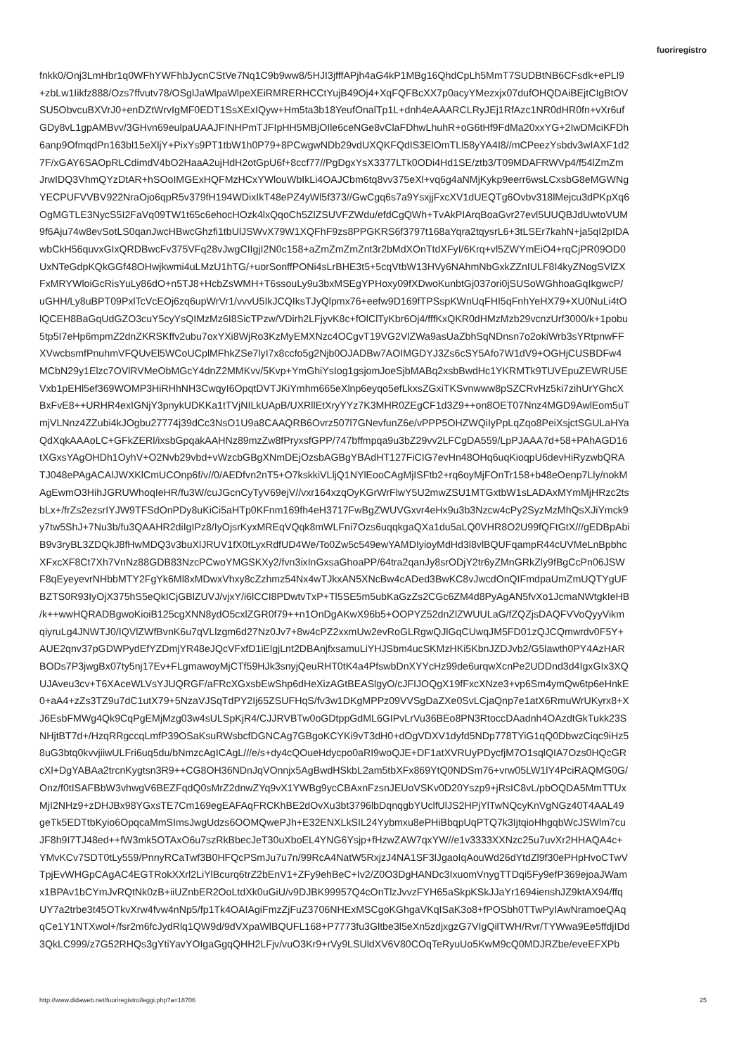fuoriregistro
fnkk0/Onj3LmHbr1q0WFhYWFhbJycnCStVe7Nq1C9b9ww8/5HJI3jfffAPjh4aG4kP1MBg16QhdCpLh5MmT7SUDBtNB6CFsdk+ePLl9
+zbLw1Iikfz888/Ozs7ffvutv78/OSglJaWlpaWlpeXEiRMRERHCCtYujB49Oj4+XqFQFBcXX7p0acyYMezxjx07dufOHQDAiBEjtCIgBtOV
SU5ObvcuBXVrJ0+enDZtWrvIgMF0EDT1SsXExIQyw+Hm5ta3b18YeufOnalTp1L+dnh4eAAARCLRyJEj1RfAzc1NR0dHR0fn+vXr6uf
GDy8vL1gpAMBvv/3GHvn69eulpaUAAJFINHPmTJFIpHH5MBjOIle6ceNGe8vClaFDhwLhuhR+oG6tHf9FdMa20xxYG+2IwDMciKFDh
6anp9OfmqdPn163bl15eXljY+PixYs9PT1tbW1h0P79+8PCwgwNDb29vdUXQKFQdIS3ElOmTLl58yYA4I8//mCPeezYsbdv3wIAXF1d2
7F/xGAY6SAOpRLCdimdV4bO2HaaA2ujHdH2otGpU6f+8ccf77//PgDgxYsX3377LTk0ODi4Hd1SE/ztb3/T09MDAFRWVp4/f54lZmZm
JrwIDQ3VhmQYzDtAR+hSOoIMGExHQFMzHCxYWlouWbIkLi4OAJCbm6tq8vv375eXl+vq6g4aNMjKykp9eerr6wsLCxsbG8eMGWNg
YECPUFVVBV922NraOjo6qpR5v379fH194WDixIkT48ePZ4yWl5f373//GwCgq6s7a9YsxjjFxcXV1dUEQTg6Ovbv318lMejcu3dPKpXq6
OgMGTLE3NycS5I2FaVq09TW1t65c6ehocHOzk4lxQqoCh5ZlZSUVFZWdu/efdCgQWh+TvAkPIArqBoaGvr27evl5UUQBJdUwtoVUM
9f6Aju74w8evSotLS0qanJwcHBwcGhzfi1tbUlJSWvX79W1XQFhF9zs8PPGKRS6f3797t168aYqra2tqysrL6+3tLSEr7kahN+ja5qI2pIDA
wbCkH56quvxGIxQRDBwcFv375VFq28vJwgCIIgjI2N0c158+aZmZmZmZnt3r2bMdXOnTtdXFyI/6Krq+vl5ZWYmEiO4+rqCjPR09OD0
UxNTeGdpKQkGGf48OHwjkwmi4uLMzU1hTG/+uorSonffPONi4sLrBHE3t5+5cqVtbW13HVy6NAhmNbGxkZZnIULF8I4kyZNogSVlZX
FxMRYWloiGcRisYuLy86dO+n5TJ8+HcbZsWMH+T6ssouLy9u3bxMSEgYPHoxy09fXDwoKunbtGj037ori0jSUSoWGhhoaGqIkgwcP/
uGHH/Ly8uBPT09PxlTcVcEOj6zq6upWrVr1/vvvU5IkJCQIksTJyQlpmx76+eefw9D169fTPSspKWnUqFHI5qFnhYeHX79+XU0NuLi4tO
lQCEH8BaGqUdGZO3cuY5cyYsQIMzMz6I8SicTPzw/VDirh2LFjyvK8c+fOlClTyKbr6Oj4/fffKxQKR0dHMzMzb29vcnzUrf3000/k+1pobu
5tp5I7eHp6mpmZ2dnZKRSKffv2ubu7oxYXi8WjRo3KzMyEMXNzc4OCgvT19VG2VlZWa9asUaZbhSqNDnsn7o2okiWrb3sYRtpnwFF
XVwcbsmfPnuhmVFQUvEl5WCoUCplMFhkZSe7lyI7x8ccfo5g2Njb0OJADBw7AOIMGDYJ3Zs6cSY5Afo7W1dV9+OGHjCUSBDFw4
MCbN29y1Elzc7OVlRVMeObMGcY4dnZ2MMKvv/5Kvp+YmGhiYsIog1gsjomJoeSjbMABq2xsbBwdHc1YKRMTk9TUVEpuZEWRU5E
Vxb1pEHl5ef369WOMP3HiRHhNH3CwqyI6OpqtDVTJKiYmhm665eXlnp6eyqo5efLkxsZGxiTKSvnwww8pSZCRvHz5ki7zihUrYGhcX
BxFvE8++URHR4exIGNjY3pnykUDKKa1tTVjNILkUApB/UXRllEtXryYYz7K3MHR0ZEgCF1d3Z9++on8OET07Nnz4MGD9AwlEom5uT
mjVLNnz4ZZubi4kJOgbu27774j39dCc3NsO1U9a8CAAQRB6Ovrz507l7GNevfunZ6e/vPPP5OHZWQiIyPpLqZqo8PeiXsjctSGULaHYa
QdXqkAAAoLC+GFkZERl/ixsbGpqakAAHNz89mzZw8fPryxsfGPP/747bffmpqa9u3bZ29vv2LFCgDA559/LpPJAAA7d+58+PAhAGD16
tXGxsYAgOHDh1OyhV+O2Nvb29vbd+vWzcbGBgXNmDEjOzsbAGBgYBAdHT127FiCIG7evHn48OHq6uqKioqpU6devHiRyzwbQRA
TJ048ePAgACAlJWXKlCmUCOnp6f/v//0/AEDfvn2nT5+O7kskkiVLljQ1NYlEooCAgMjISFtb2+rq6oyMjFOnTr158+b48eOenp7Lly/nokM
AgEwmO3HihJGRUWhoqIeHR/fu3W/cuJGcnCyTyV69ejV//vxr164xzqOyKGrWrFlwY5U2mwZSU1MTGxtbW1sLADAxMYmMjHRzc2ts
bLx+/frZs2ezsrIYJW9TFSdOnPDy8uKiCi5aHTp0KFnm169fh4eH3717FwBgZWUVGxvr4eHx9u3b3Nzcw4cPy2SyzMzMhQsXJiYmck9
y7tw5ShJ+7Nu3b/fu3QAAHR2diIgIPz8/IyOjsrKyxMREqVQqk8mWLFni7Ozs6uqqkgaQXa1du5aLQ0VHR8O2U99fQFtGtX///gEDBpAbi
B9v3ryBL3ZDQkJ8fHwMDQ3v3buXlJRUV1fX0tLyxRdfUD4We/To0Zw5c549ewYAMDIyioyMdHd3l8vlBQUFqampR44cUVMeLnBpbhc
XFxcXF8Ct7Xh7VnNz88GDB83NzcPCwoYMGSKXy2/fvn3ixInGxsaGhoaPP/64tra2qanJy8srODjY2tr6yZMnGRkZly9fBgCcPn06JSW
F8qEyeyevrNHbbMTY2FgYk6Ml8xMDwxVhxy8cZzhmz54Nx4wTJkxAN5XNcBw4cADed3BwKC8vJwcdOnQIFmdpaUmZmUQTYgUF
BZTS0R93IyOjX375hS5eQkICjGBlZUVJ/vjxY/i6lCCI8PDwtvTxP+Tl5SE5m5ubKaGzZs2CGc6ZM4d8PyAgAN5fvXo1JcmaNWtgkIeHB
/k++wwHQRADBgwoKioiB125cgXNN8ydO5cxlZGR0f79++n1OnDgAKwX96b5+OOPYZ52dnZlZWUULaG/fZQZjsDAQFVVoQyyVikm
qiyruLg4JNWTJ0/IQVlZWfBvnK6u7qVLlzgm6d27Nz0Jv7+8w4cPZ2xxmUw2evRoGLRgwQJlGqCUwqJM5FD01zQJCQmwrdv0F5Y+
AUE2qnv37pGDWPydEfYZDmjYR48eJQcVFxfD1iElgjLnt2DBAnjfxsamuLiYHJSbm4ucSKMzHKi5KbnJZDJvb2/G5lawth0PY4AzHAR
BODs7P3jwgBx07ty5nj17Ev+FLgmawoyMjCTf59HJk3snyjQeuRHT0tK4a4PfswbDnXYYcHz99de6urqwXcnPe2UDDnd3d4IgxGIx3XQ
UJAveu3cv+T6XAceWLVsYJUQRGF/aFRcXGxsbEwShp6dHeXizAGtBEASlgyO/cJFIJOQgX19fFxcXNze3+vp6Sm4ymQw6tp6eHnkE
0+aA4+zZs3TZ9u7dC1utX79+5NzaVJSqTdPY2Ij65ZSUFHqS/fv3w1DKgMPPz09VVSgDaZXe0SvLCjaQnp7e1atX6RmuWrUKyrx8+X
J6EsbFMWg4Qk9CqPgEMjMzg03w4sULSpKjR4/CJJRVBTw0oGDtppGdML6GIPvLrVu36BEo8PN3RtoccDAadnh4OAzdtGkTukk23S
NHjtBT7d+/HzqRRgccqLmfP39OSaKsuRWsbcfDGNCAg7GBgoKCYKi9vT3dH0+dOgVDXV1dyfd5NDp778TYiG1qQ0DbwzCiqc9iHz5
8uG3btq0kvvjiiwULFri6uq5du/bNmzcAgICAgL///e/s+dy4cQOueHdycpo0aRI9woQJE+DF1atXVRUyPDycfjM7O1sqlQIA7Ozs0HQcGR
cXl+DgYABAa2trcnKygtsn3R9++CG8OH36NDnJqVOnnjx5AgBwdHSkbL2am5tbXFx869YtQ0NDSm76+vrw05LW1lY4PciRAQMG0G/
Onz/f0tISAFBbW3vhwgV6BEZFqdQ0sMrZ2dnwZYq9vX1YWBg9ycCBAxnFzsnJEUoVSKv0D20Yszp9+jRsIC8vL/pbOQDA5MmTTUx
MjI2NHz9+zDHJBx98YGxsTE7Cm169egEAFAqFRCKhBE2dOvXu3bt3796lbDqnqgbYUclfUlJS2HPjYlTwNQcyKnVgNGz40T4AAL49
geTk5EDTtbKyio6OpqcaMmSImsJwgUdzs6OOMQwePJh+E32ENXLkSIL24Yybmxu8ePHiBbqpUqPTQ7k3IjtqioHhgqbWcJSWlm7cu
JF8h9I7TJ48ed++fW3mk5OTAxO6u7szRkBbecJeT30uXboEL4YNG6Ysjp+fHzwZAW7qxYW//e1v3333XXNzc25u7uvXr2HHAQA4c+
YMvKCv7SDT0tLy559/PnnyRCaTwf3B0HFQcPSmJu7u7n/99RcA4NatW5RxjzJ4NA1SF3lJgaoIqAouWd26dYtdZl9f30ePHpHvoCTwV
TpjEvWHGpCAgAC4EGTRokXXrl2LiYlBcurq6trZ2bEnV1+ZFy9ehBeC+Iv2/Z0O3DgHANDc3IxuomVnygTTDqi5Fy9efP369ejoaJWam
x1BPAv1bCYmJvRQtNk0zB+iiUZnbER2OoLtdXk0uGiU/v9DJBK99957Q4cOnTlzJvvzFYH65aSkpKSkJJaYr1694ienshJZ9ktAX94/ffq
UY7a2trbe3t45OTkvXrw4fvw4nNp5/fp1Tk4OAIAgiFmzZjFuZ3706NHExMSCgoKGhgaVKqISaK3o8+fPOSbh0TTwPyIAwNramoeQAq
qCe1Y1NTXwol+/fsr2m6fcJydRlq1QW9d/9dVXpaWlBQUFL168+P7773fu3Gltbe3l5eXn5zdjxgzG7VIgQilTWH/Rvr/TYWwa9Ee5ffdjIDd
3QkLC999/z7G52RHQs3gYtiYavYOIgaGgqQHH2LFjv/vuO3Kr9+rVy9LSUldXV6V80COqTeRyuUo5KwM9cQ0MDJRZbe/eveEFXPb
http://www.didaweb.net/fuoriregistro/leggi.php?a=18706 25